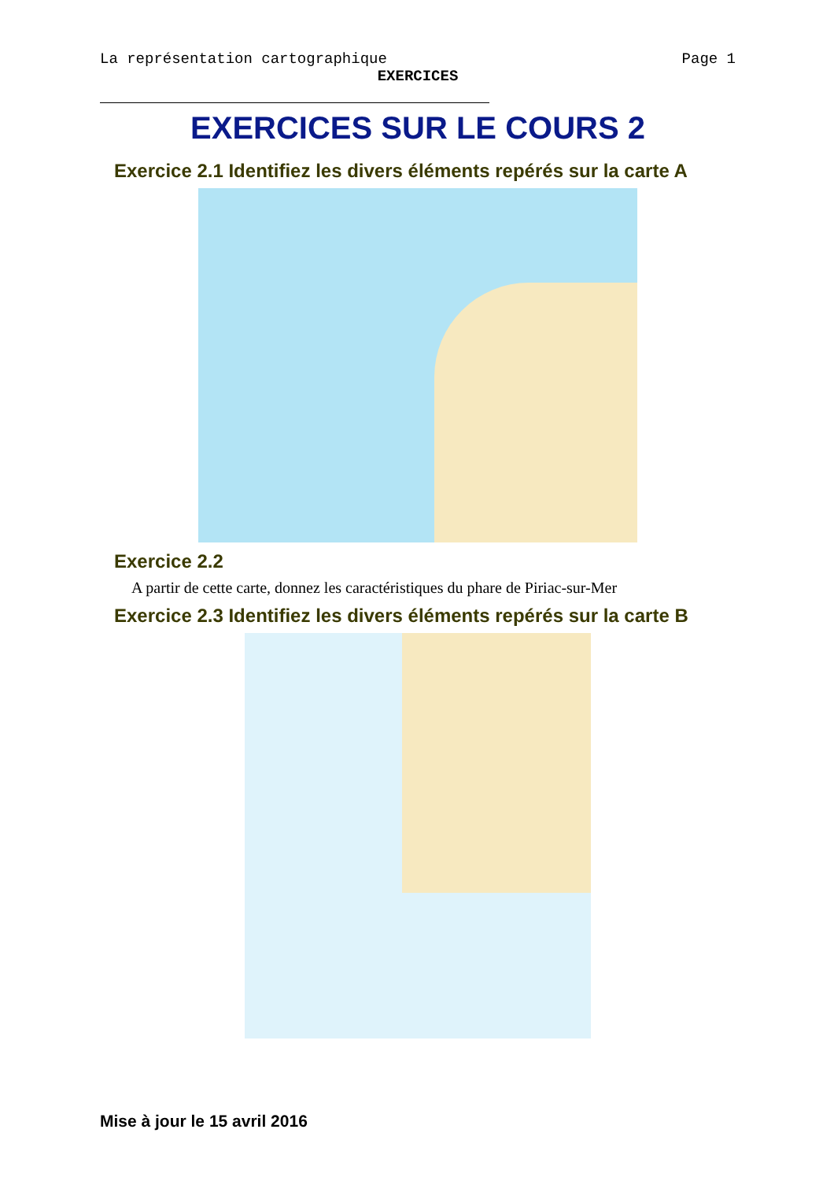La représentation cartographique Page 1
EXERCICES
EXERCICES SUR LE COURS 2
Exercice 2.1 Identifiez les divers éléments repérés sur la carte A
Exercice 2.2
A partir de cette carte, donnez les caractéristiques du phare de Piriac-sur-Mer
Exercice 2.3 Identifiez les divers éléments repérés sur la carte B
Mise à jour le 15 avril 2016